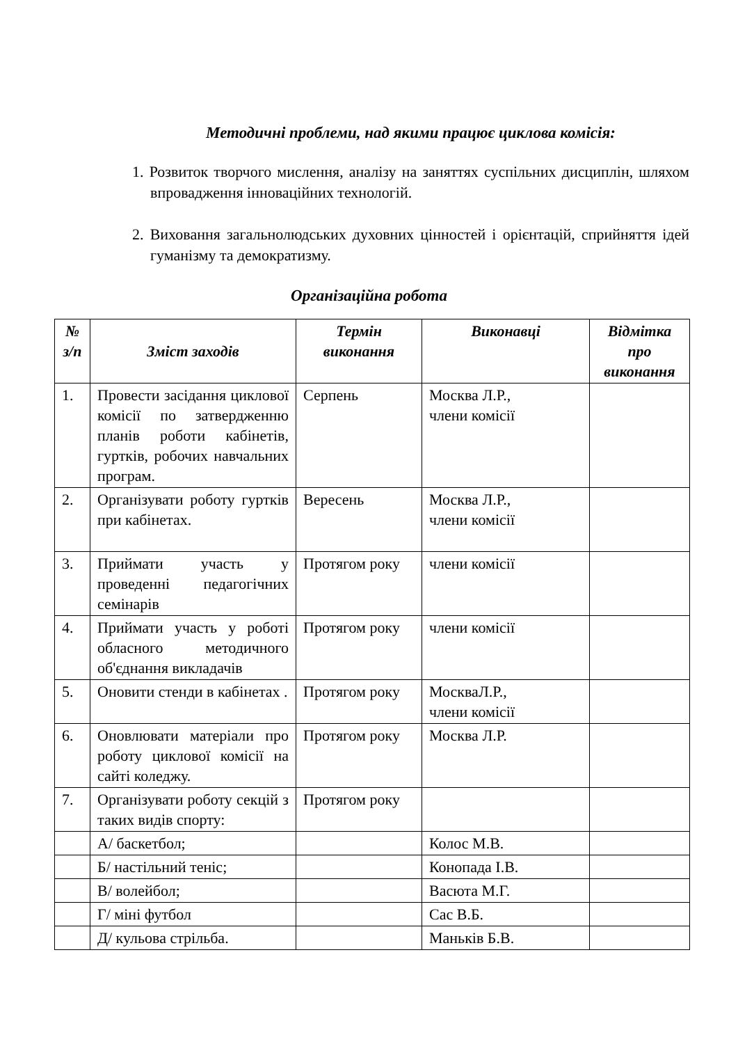Методичні проблеми, над якими працює циклова комісія:
1. Розвиток творчого мислення, аналізу на заняттях суспільних дисциплін, шляхом впровадження інноваційних технологій.
2. Виховання загальнолюдських духовних цінностей і орієнтацій, сприйняття ідей гуманізму та демократизму.
Організаційна робота
| № з/п | Зміст заходів | Термін виконання | Виконавці | Відмітка про виконання |
| --- | --- | --- | --- | --- |
| 1. | Провести засідання циклової комісії по затвердженню планів роботи кабінетів, гуртків, робочих навчальних програм. | Серпень | Москва Л.Р., члени комісії | |
| 2. | Організувати роботу гуртків при кабінетах. | Вересень | Москва Л.Р., члени комісії | |
| 3. | Приймати участь у проведенні педагогічних семінарів | Протягом року | члени комісії | |
| 4. | Приймати участь у роботі обласного методичного об'єднання викладачів | Протягом року | члени комісії | |
| 5. | Оновити стенди в кабінетах . | Протягом року | МоскваЛ.Р., члени комісії | |
| 6. | Оновлювати матеріали про роботу циклової комісії на сайті коледжу. | Протягом року | Москва Л.Р. | |
| 7. | Організувати роботу секцій з таких видів спорту: | Протягом року | | |
| | А/ баскетбол; | | Колос М.В. | |
| | Б/ настільний теніс; | | Конопада І.В. | |
| | В/ волейбол; | | Васюта М.Г. | |
| | Г/ міні футбол | | Сас В.Б. | |
| | Д/ кульова стрільба. | | Маньків Б.В. | |